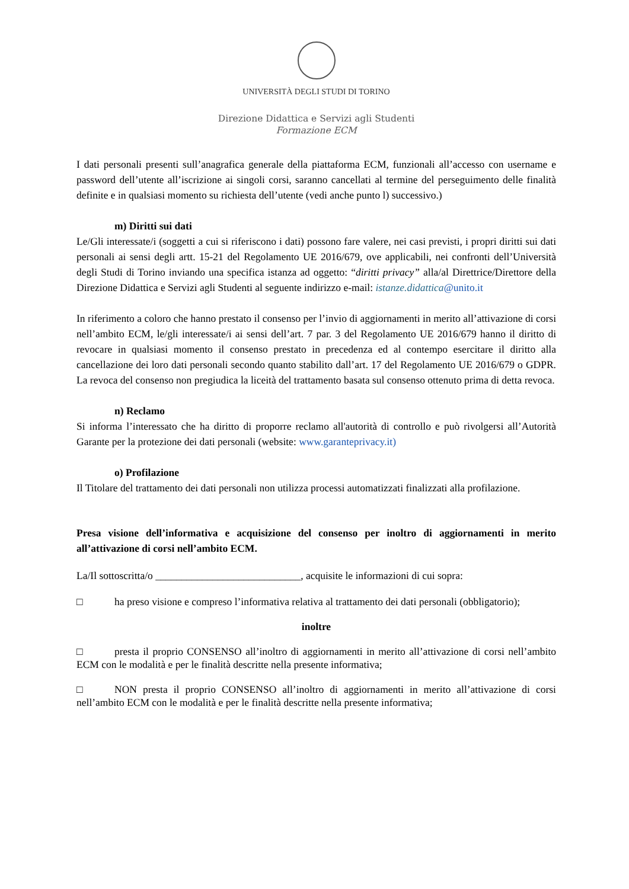UNIVERSITÀ DEGLI STUDI DI TORINO
Direzione Didattica e Servizi agli Studenti
Formazione ECM
I dati personali presenti sull’anagrafica generale della piattaforma ECM, funzionali all’accesso con username e password dell’utente all’iscrizione ai singoli corsi, saranno cancellati al termine del perseguimento delle finalità definite e in qualsiasi momento su richiesta dell’utente (vedi anche punto l) successivo.)
m) Diritti sui dati
Le/Gli interessate/i (soggetti a cui si riferiscono i dati) possono fare valere, nei casi previsti, i propri diritti sui dati personali ai sensi degli artt. 15-21 del Regolamento UE 2016/679, ove applicabili, nei confronti dell’Università degli Studi di Torino inviando una specifica istanza ad oggetto: “diritti privacy” alla/al Direttrice/Direttore della Direzione Didattica e Servizi agli Studenti al seguente indirizzo e-mail: istanze.didattica@unito.it
In riferimento a coloro che hanno prestato il consenso per l’invio di aggiornamenti in merito all’attivazione di corsi nell’ambito ECM, le/gli interessate/i ai sensi dell’art. 7 par. 3 del Regolamento UE 2016/679 hanno il diritto di revocare in qualsiasi momento il consenso prestato in precedenza ed al contempo esercitare il diritto alla cancellazione dei loro dati personali secondo quanto stabilito dall’art. 17 del Regolamento UE 2016/679 o GDPR. La revoca del consenso non pregiudica la liceità del trattamento basata sul consenso ottenuto prima di detta revoca.
n) Reclamo
Si informa l’interessato che ha diritto di proporre reclamo all'autorità di controllo e può rivolgersi all’Autorità Garante per la protezione dei dati personali (website: www.garanteprivacy.it)
o) Profilazione
Il Titolare del trattamento dei dati personali non utilizza processi automatizzati finalizzati alla profilazione.
Presa visione dell’informativa e acquisizione del consenso per inoltro di aggiornamenti in merito all’attivazione di corsi nell’ambito ECM.
La/Il sottoscritta/o ____________________________, acquisite le informazioni di cui sopra:
□ ha preso visione e compreso l’informativa relativa al trattamento dei dati personali (obbligatorio);
inoltre
□ presta il proprio CONSENSO all’inoltro di aggiornamenti in merito all’attivazione di corsi nell’ambito ECM con le modalità e per le finalità descritte nella presente informativa;
□ NON presta il proprio CONSENSO all’inoltro di aggiornamenti in merito all’attivazione di corsi nell’ambito ECM con le modalità e per le finalità descritte nella presente informativa;